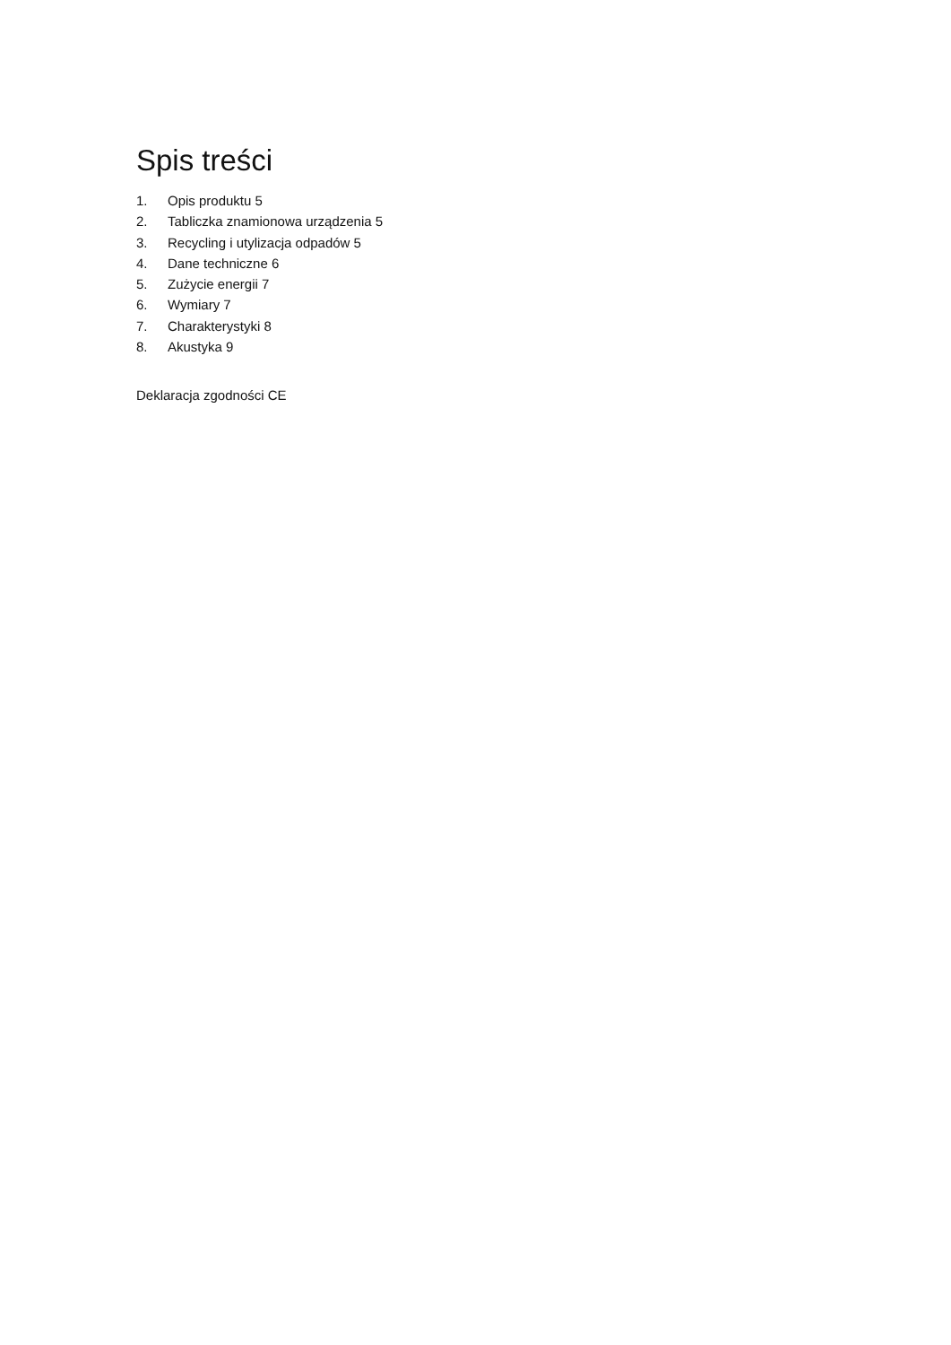Spis treści
1. Opis produktu 5
2. Tabliczka znamionowa urządzenia 5
3. Recycling i utylizacja odpadów 5
4. Dane techniczne 6
5. Zużycie energii 7
6. Wymiary 7
7. Charakterystyki 8
8. Akustyka 9
Deklaracja zgodności CE